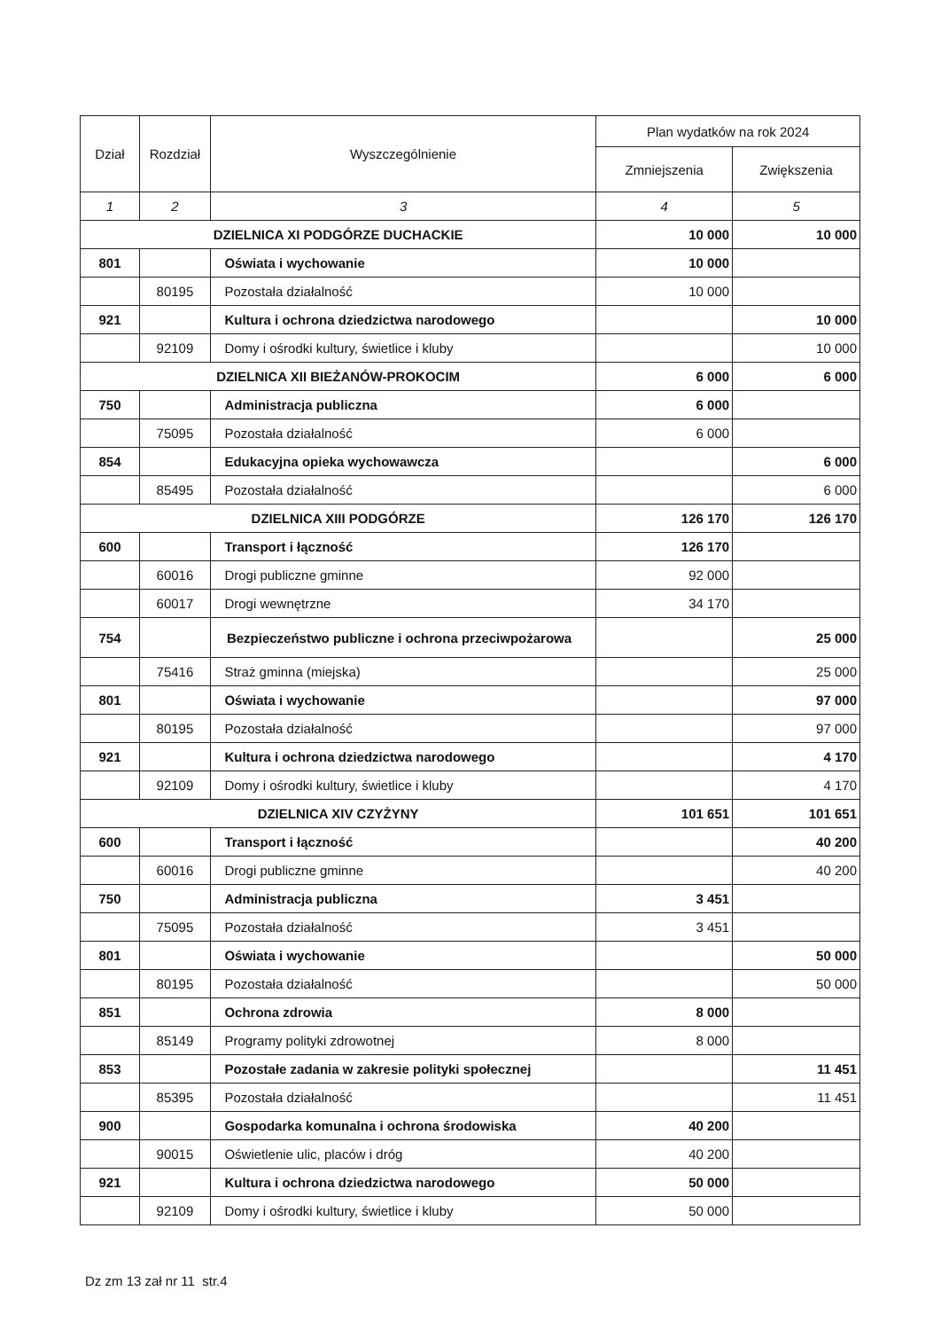| Dział | Rozdział | Wyszczególnienie | Plan wydatków na rok 2024 | |
| --- | --- | --- | --- | --- |
| | | | Zmniejszenia | Zwiększenia |
| 1 | 2 | 3 | 4 | 5 |
| DZIELNICA XI PODGÓRZE DUCHACKIE | | | 10 000 | 10 000 |
| 801 | | Oświata i wychowanie | 10 000 | |
| | 80195 | Pozostała działalność | 10 000 | |
| 921 | | Kultura i ochrona dziedzictwa narodowego | | 10 000 |
| | 92109 | Domy i ośrodki kultury, świetlice i kluby | | 10 000 |
| DZIELNICA XII BIEŻANÓW-PROKOCIM | | | 6 000 | 6 000 |
| 750 | | Administracja publiczna | 6 000 | |
| | 75095 | Pozostała działalność | 6 000 | |
| 854 | | Edukacyjna opieka wychowawcza | | 6 000 |
| | 85495 | Pozostała działalność | | 6 000 |
| DZIELNICA XIII PODGÓRZE | | | 126 170 | 126 170 |
| 600 | | Transport i łączność | 126 170 | |
| | 60016 | Drogi publiczne gminne | 92 000 | |
| | 60017 | Drogi wewnętrzne | 34 170 | |
| 754 | | Bezpieczeństwo publiczne i ochrona przeciwpożarowa | | 25 000 |
| | 75416 | Straż gminna (miejska) | | 25 000 |
| 801 | | Oświata i wychowanie | | 97 000 |
| | 80195 | Pozostała działalność | | 97 000 |
| 921 | | Kultura i ochrona dziedzictwa narodowego | | 4 170 |
| | 92109 | Domy i ośrodki kultury, świetlice i kluby | | 4 170 |
| DZIELNICA XIV CZYŻYNY | | | 101 651 | 101 651 |
| 600 | | Transport i łączność | | 40 200 |
| | 60016 | Drogi publiczne gminne | | 40 200 |
| 750 | | Administracja publiczna | 3 451 | |
| | 75095 | Pozostała działalność | 3 451 | |
| 801 | | Oświata i wychowanie | | 50 000 |
| | 80195 | Pozostała działalność | | 50 000 |
| 851 | | Ochrona zdrowia | 8 000 | |
| | 85149 | Programy polityki zdrowotnej | 8 000 | |
| 853 | | Pozostałe zadania w zakresie polityki społecznej | | 11 451 |
| | 85395 | Pozostała działalność | | 11 451 |
| 900 | | Gospodarka komunalna i ochrona środowiska | 40 200 | |
| | 90015 | Oświetlenie ulic, placów i dróg | 40 200 | |
| 921 | | Kultura i ochrona dziedzictwa narodowego | 50 000 | |
| | 92109 | Domy i ośrodki kultury, świetlice i kluby | 50 000 | |
Dz zm 13 zał nr 11 str.4